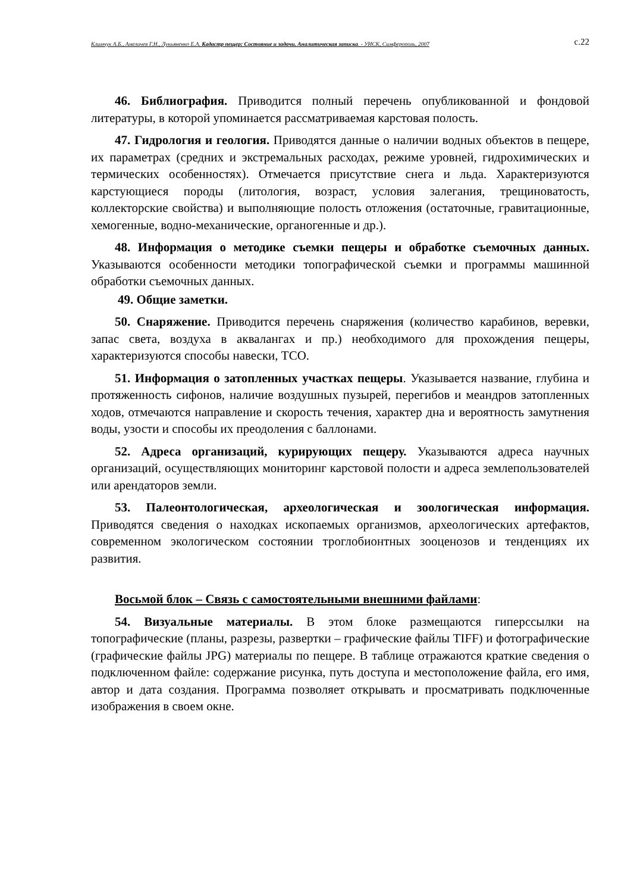Климчук А.Б., Амеличев Г.Н., Лукьяненко Е.А. Кадастр пещер: Состояние и задачи. Аналитическая записка. - УИСК, Симферополь, 2007 с.22
46. Библиография. Приводится полный перечень опубликованной и фондовой литературы, в которой упоминается рассматриваемая карстовая полость.
47. Гидрология и геология. Приводятся данные о наличии водных объектов в пещере, их параметрах (средних и экстремальных расходах, режиме уровней, гидрохимических и термических особенностях). Отмечается присутствие снега и льда. Характеризуются карстующиеся породы (литология, возраст, условия залегания, трещиноватость, коллекторские свойства) и выполняющие полость отложения (остаточные, гравитационные, хемогенные, водно-механические, органогенные и др.).
48. Информация о методике съемки пещеры и обработке съемочных данных. Указываются особенности методики топографической съемки и программы машинной обработки съемочных данных.
49. Общие заметки.
50. Снаряжение. Приводится перечень снаряжения (количество карабинов, веревки, запас света, воздуха в аквалангах и пр.) необходимого для прохождения пещеры, характеризуются способы навески, ТСО.
51. Информация о затопленных участках пещеры. Указывается название, глубина и протяженность сифонов, наличие воздушных пузырей, перегибов и меандров затопленных ходов, отмечаются направление и скорость течения, характер дна и вероятность замутнения воды, узости и способы их преодоления с баллонами.
52. Адреса организаций, курирующих пещеру. Указываются адреса научных организаций, осуществляющих мониторинг карстовой полости и адреса землепользователей или арендаторов земли.
53. Палеонтологическая, археологическая и зоологическая информация. Приводятся сведения о находках ископаемых организмов, археологических артефактов, современном экологическом состоянии троглобионтных зооценозов и тенденциях их развития.
Восьмой блок – Связь с самостоятельными внешними файлами:
54. Визуальные материалы. В этом блоке размещаются гиперссылки на топографические (планы, разрезы, развертки – графические файлы TIFF) и фотографические (графические файлы JPG) материалы по пещере. В таблице отражаются краткие сведения о подключенном файле: содержание рисунка, путь доступа и местоположение файла, его имя, автор и дата создания. Программа позволяет открывать и просматривать подключенные изображения в своем окне.